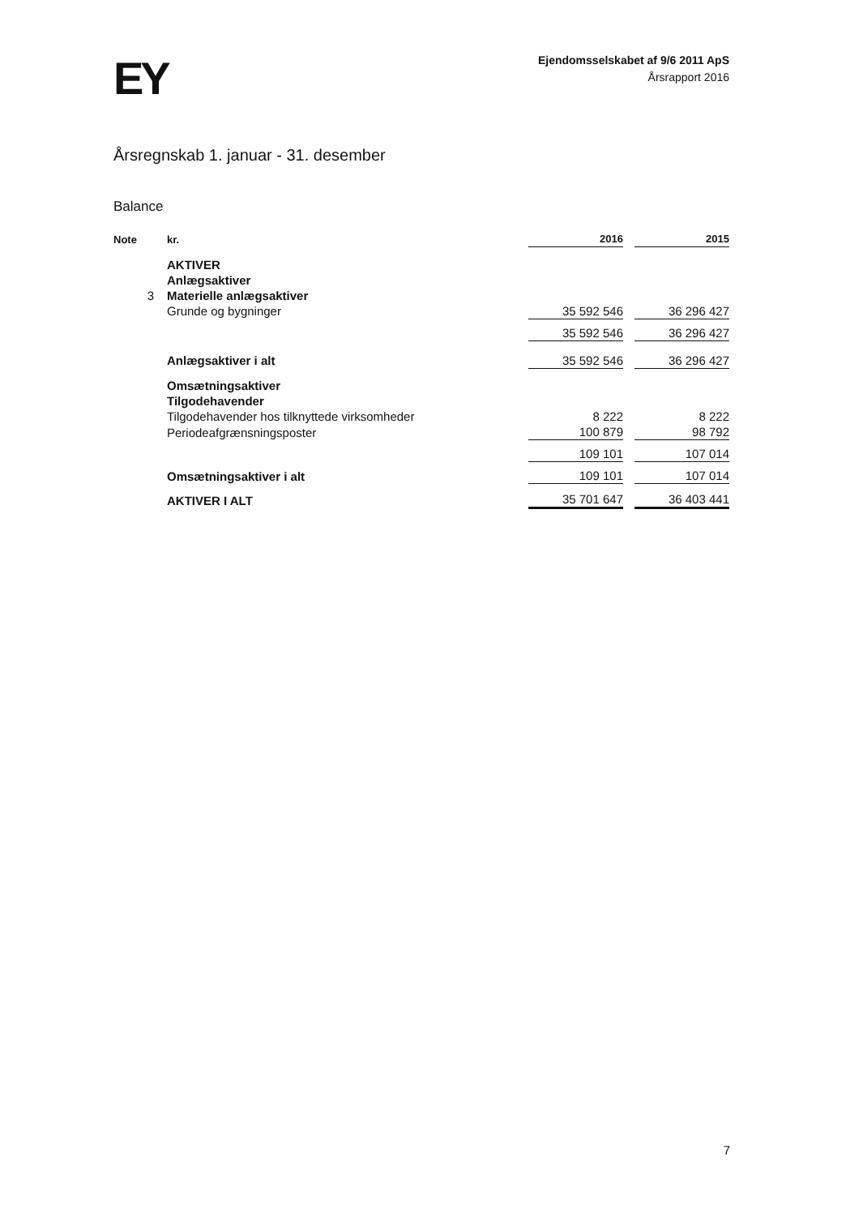EY
Ejendomsselskabet af 9/6 2011 ApS
Årsrapport 2016
Årsregnskab 1. januar - 31. desember
Balance
| Note | kr. | 2016 | | 2015 |
| | AKTIVER | | | |
| | Anlægsaktiver | | | |
| 3 | Materielle anlægsaktiver | | | |
| | Grunde og bygninger | 35 592 546 | | 36 296 427 |
| | | 35 592 546 | | 36 296 427 |
| | Anlægsaktiver i alt | 35 592 546 | | 36 296 427 |
| | Omsætningsaktiver | | | |
| | Tilgodehavender | | | |
| | Tilgodehavender hos tilknyttede virksomheder | 8 222 | | 8 222 |
| | Periodeafgrænsningsposter | 100 879 | | 98 792 |
| | | 109 101 | | 107 014 |
| | Omsætningsaktiver i alt | 109 101 | | 107 014 |
| | AKTIVER I ALT | 35 701 647 | | 36 403 441 |
7